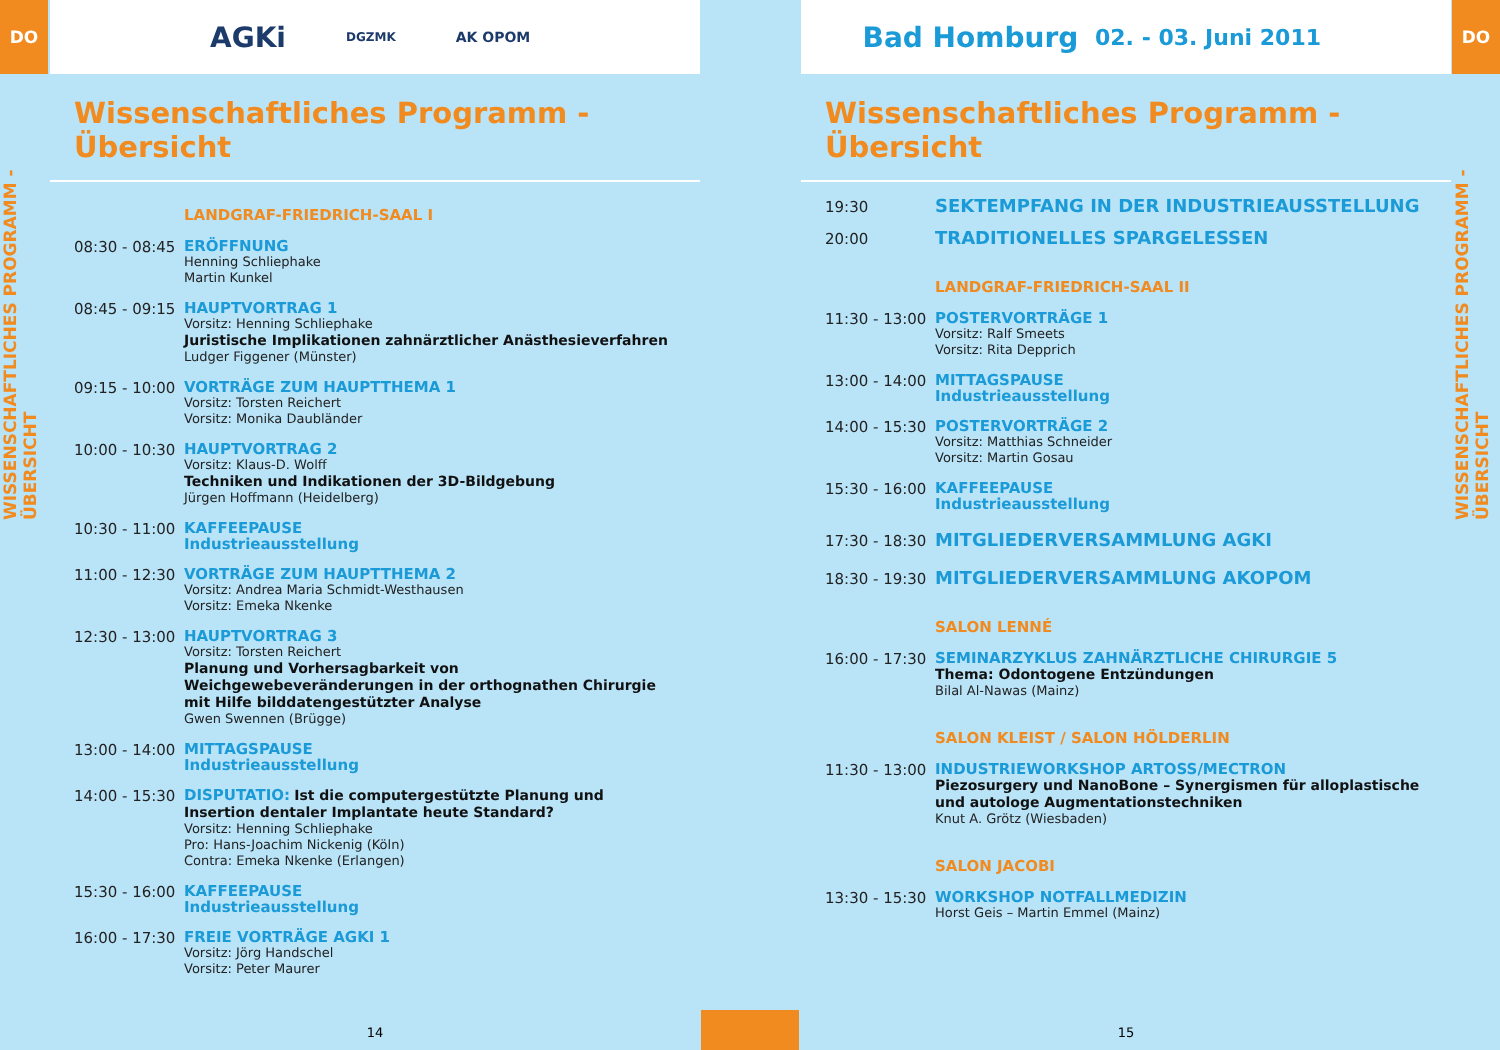DO
WISSENSCHAFTLICHES PROGRAMM - ÜBERSICHT
AGKi DGZMK AK OPOM
Wissenschaftliches Programm - Übersicht
LANDGRAF-FRIEDRICH-SAAL I
08:30 - 08:45
ERÖFFNUNG
Henning Schliephake
Martin Kunkel
08:45 - 09:15
HAUPTVORTRAG 1
Vorsitz: Henning Schliephake
Juristische Implikationen zahnärztlicher Anästhesieverfahren
Ludger Figgener (Münster)
09:15 - 10:00
VORTRÄGE ZUM HAUPTTHEMA 1
Vorsitz: Torsten Reichert
Vorsitz: Monika Daubländer
10:00 - 10:30
HAUPTVORTRAG 2
Vorsitz: Klaus-D. Wolff
Techniken und Indikationen der 3D-Bildgebung
Jürgen Hoffmann (Heidelberg)
10:30 - 11:00
KAFFEEPAUSE
Industrieausstellung
11:00 - 12:30
VORTRÄGE ZUM HAUPTTHEMA 2
Vorsitz: Andrea Maria Schmidt-Westhausen
Vorsitz: Emeka Nkenke
12:30 - 13:00
HAUPTVORTRAG 3
Vorsitz: Torsten Reichert
Planung und Vorhersagbarkeit von Weichgewebeveränderungen in der orthognathen Chirurgie mit Hilfe bilddatengestützter Analyse
Gwen Swennen (Brügge)
13:00 - 14:00
MITTAGSPAUSE
Industrieausstellung
14:00 - 15:30
DISPUTATIO: Ist die computergestützte Planung und Insertion dentaler Implantate heute Standard?
Vorsitz: Henning Schliephake
Pro: Hans-Joachim Nickenig (Köln)
Contra: Emeka Nkenke (Erlangen)
15:30 - 16:00
KAFFEEPAUSE
Industrieausstellung
16:00 - 17:30
FREIE VORTRÄGE AGKI 1
Vorsitz: Jörg Handschel
Vorsitz: Peter Maurer
14
Bad Homburg 02. - 03. Juni 2011
Wissenschaftliches Programm - Übersicht
19:30
SEKTEMPFANG IN DER INDUSTRIEAUSSTELLUNG
20:00
TRADITIONELLES SPARGELESSEN
LANDGRAF-FRIEDRICH-SAAL II
11:30 - 13:00
POSTERVORTRÄGE 1
Vorsitz: Ralf Smeets
Vorsitz: Rita Depprich
13:00 - 14:00
MITTAGSPAUSE
Industrieausstellung
14:00 - 15:30
POSTERVORTRÄGE 2
Vorsitz: Matthias Schneider
Vorsitz: Martin Gosau
15:30 - 16:00
KAFFEEPAUSE
Industrieausstellung
17:30 - 18:30
MITGLIEDERVERSAMMLUNG AGKI
18:30 - 19:30
MITGLIEDERVERSAMMLUNG AKOPOM
SALON LENNÉ
16:00 - 17:30
SEMINARZYKLUS ZAHNÄRZTLICHE CHIRURGIE 5
Thema: Odontogene Entzündungen
Bilal Al-Nawas (Mainz)
SALON KLEIST / SALON HÖLDERLIN
11:30 - 13:00
INDUSTRIEWORKSHOP ARTOSS/MECTRON
Piezosurgery und NanoBone – Synergismen für alloplastische und autologe Augmentationstechniken
Knut A. Grötz (Wiesbaden)
SALON JACOBI
13:30 - 15:30
WORKSHOP NOTFALLMEDIZIN
Horst Geis – Martin Emmel (Mainz)
15
DO
WISSENSCHAFTLICHES PROGRAMM - ÜBERSICHT